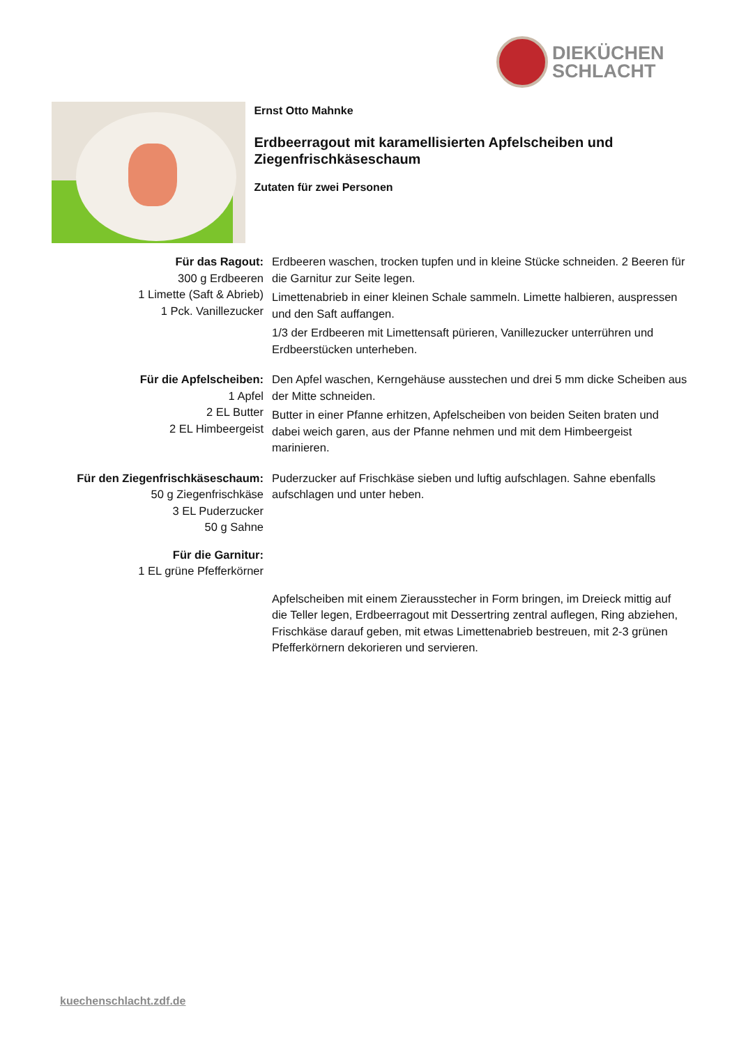DIEKÜCHEN
SCHLACHT
Ernst Otto Mahnke
Erdbeerragout mit karamellisierten Apfelscheiben und Ziegenfrischkäseschaum
Zutaten für zwei Personen
Für das Ragout:
300 g Erdbeeren
1 Limette (Saft & Abrieb)
1 Pck. Vanillezucker
Erdbeeren waschen, trocken tupfen und in kleine Stücke schneiden. 2 Beeren für die Garnitur zur Seite legen.
Limettenabrieb in einer kleinen Schale sammeln. Limette halbieren, auspressen und den Saft auffangen.
1/3 der Erdbeeren mit Limettensaft pürieren, Vanillezucker unterrühren und Erdbeerstücken unterheben.
Für die Apfelscheiben:
1 Apfel
2 EL Butter
2 EL Himbeergeist
Den Apfel waschen, Kerngehäuse ausstechen und drei 5 mm dicke Scheiben aus der Mitte schneiden.
Butter in einer Pfanne erhitzen, Apfelscheiben von beiden Seiten braten und dabei weich garen, aus der Pfanne nehmen und mit dem Himbeergeist marinieren.
Für den Ziegenfrischkäseschaum:
50 g Ziegenfrischkäse
3 EL Puderzucker
50 g Sahne
Puderzucker auf Frischkäse sieben und luftig aufschlagen. Sahne ebenfalls aufschlagen und unter heben.
Für die Garnitur:
1 EL grüne Pfefferkörner
Apfelscheiben mit einem Zierausstecher in Form bringen, im Dreieck mittig auf die Teller legen, Erdbeerragout mit Dessertring zentral auflegen, Ring abziehen, Frischkäse darauf geben, mit etwas Limettenabrieb bestreuen, mit 2-3 grünen Pfefferkörnern dekorieren und servieren.
kuechenschlacht.zdf.de